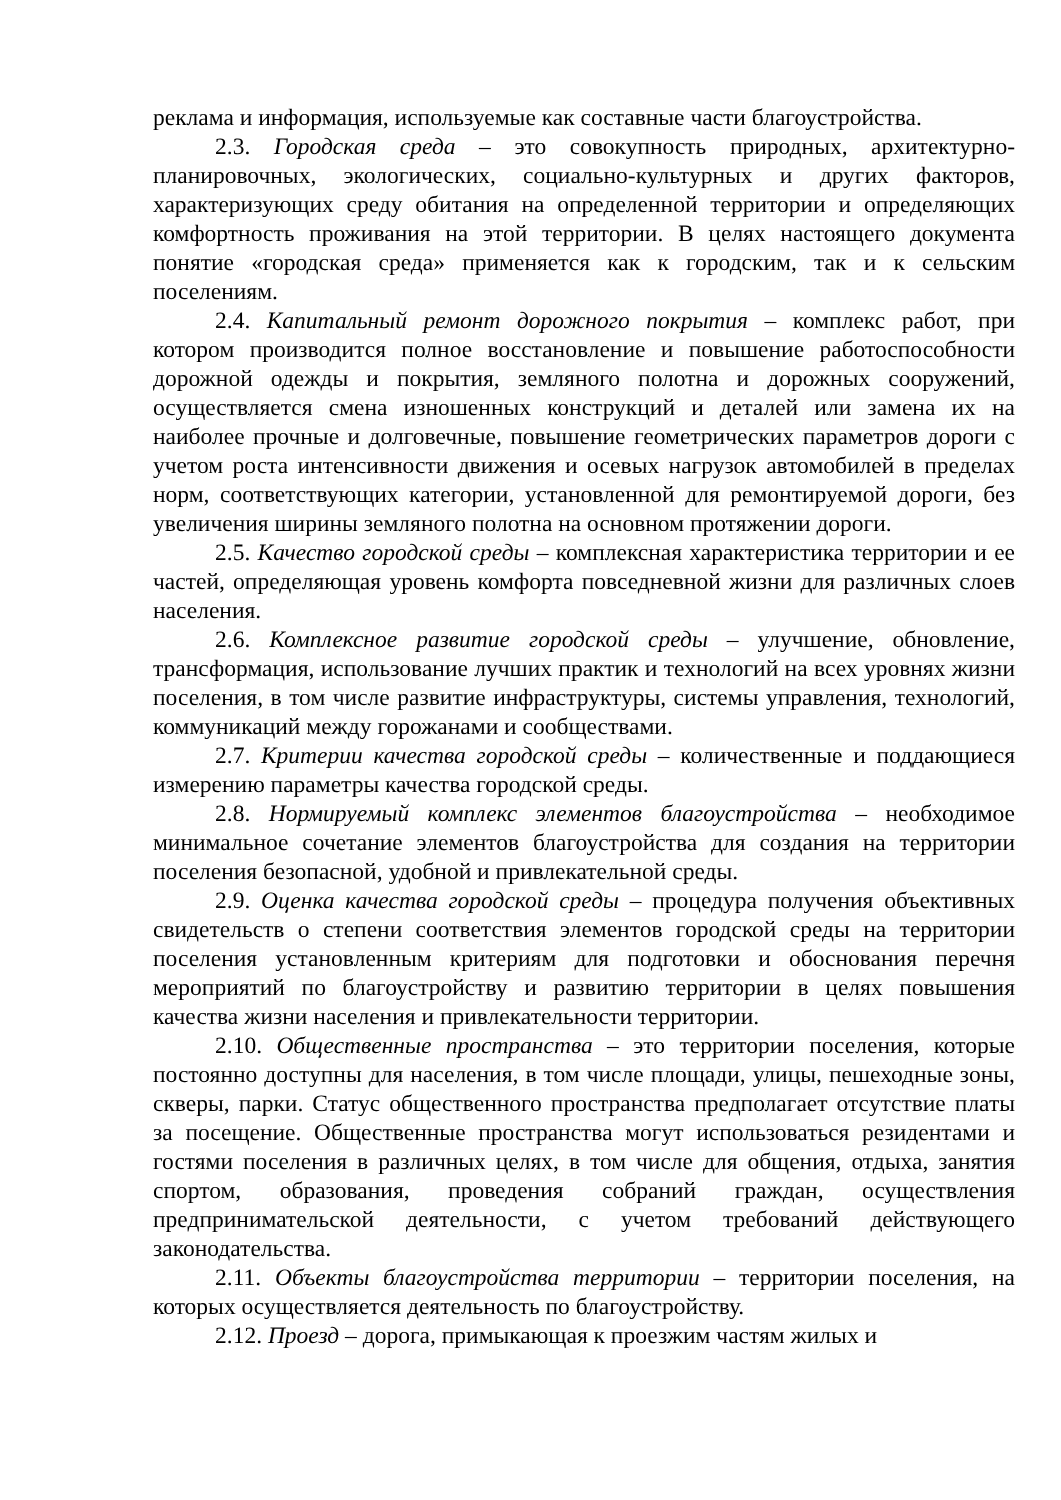реклама и информация, используемые как составные части благоустройства.
2.3. Городская среда – это совокупность природных, архитектурно-планировочных, экологических, социально-культурных и других факторов, характеризующих среду обитания на определенной территории и определяющих комфортность проживания на этой территории. В целях настоящего документа понятие «городская среда» применяется как к городским, так и к сельским поселениям.
2.4. Капитальный ремонт дорожного покрытия – комплекс работ, при котором производится полное восстановление и повышение работоспособности дорожной одежды и покрытия, земляного полотна и дорожных сооружений, осуществляется смена изношенных конструкций и деталей или замена их на наиболее прочные и долговечные, повышение геометрических параметров дороги с учетом роста интенсивности движения и осевых нагрузок автомобилей в пределах норм, соответствующих категории, установленной для ремонтируемой дороги, без увеличения ширины земляного полотна на основном протяжении дороги.
2.5. Качество городской среды – комплексная характеристика территории и ее частей, определяющая уровень комфорта повседневной жизни для различных слоев населения.
2.6. Комплексное развитие городской среды – улучшение, обновление, трансформация, использование лучших практик и технологий на всех уровнях жизни поселения, в том числе развитие инфраструктуры, системы управления, технологий, коммуникаций между горожанами и сообществами.
2.7. Критерии качества городской среды – количественные и поддающиеся измерению параметры качества городской среды.
2.8. Нормируемый комплекс элементов благоустройства – необходимое минимальное сочетание элементов благоустройства для создания на территории поселения безопасной, удобной и привлекательной среды.
2.9. Оценка качества городской среды – процедура получения объективных свидетельств о степени соответствия элементов городской среды на территории поселения установленным критериям для подготовки и обоснования перечня мероприятий по благоустройству и развитию территории в целях повышения качества жизни населения и привлекательности территории.
2.10. Общественные пространства – это территории поселения, которые постоянно доступны для населения, в том числе площади, улицы, пешеходные зоны, скверы, парки. Статус общественного пространства предполагает отсутствие платы за посещение. Общественные пространства могут использоваться резидентами и гостями поселения в различных целях, в том числе для общения, отдыха, занятия спортом, образования, проведения собраний граждан, осуществления предпринимательской деятельности, с учетом требований действующего законодательства.
2.11. Объекты благоустройства территории – территории поселения, на которых осуществляется деятельность по благоустройству.
2.12. Проезд – дорога, примыкающая к проезжим частям жилых и